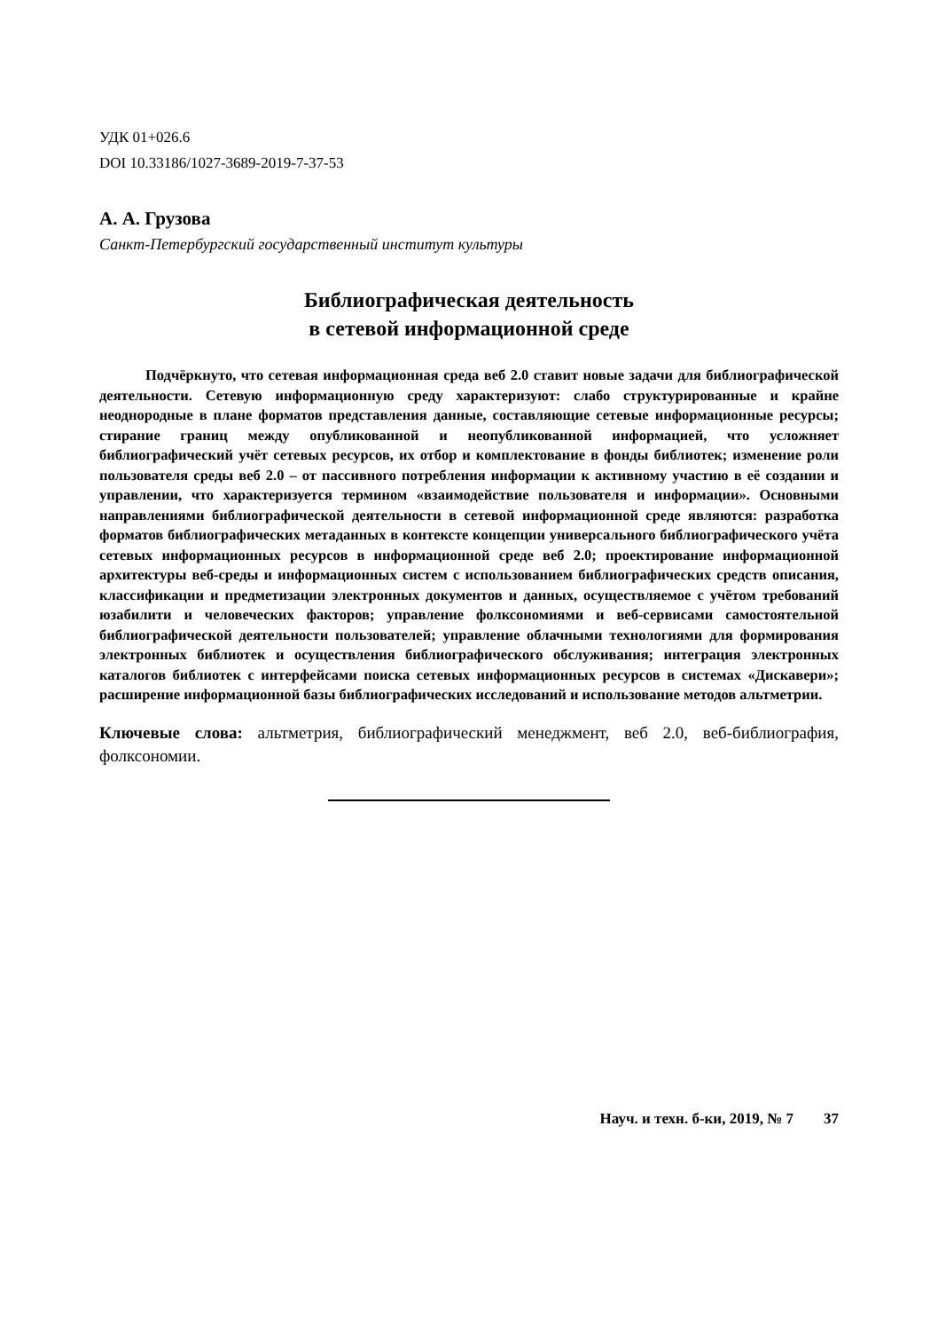УДК 01+026.6
DOI 10.33186/1027-3689-2019-7-37-53
А. А. Грузова
Санкт-Петербургский государственный институт культуры
Библиографическая деятельность
в сетевой информационной среде
Подчёркнуто, что сетевая информационная среда веб 2.0 ставит новые задачи для библиографической деятельности. Сетевую информационную среду характеризуют: слабо структурированные и крайне неоднородные в плане форматов представления данные, составляющие сетевые информационные ресурсы; стирание границ между опубликованной и неопубликованной информацией, что усложняет библиографический учёт сетевых ресурсов, их отбор и комплектование в фонды библиотек; изменение роли пользователя среды веб 2.0 – от пассивного потребления информации к активному участию в её создании и управлении, что характеризуется термином «взаимодействие пользователя и информации». Основными направлениями библиографической деятельности в сетевой информационной среде являются: разработка форматов библиографических метаданных в контексте концепции универсального библиографического учёта сетевых информационных ресурсов в информационной среде веб 2.0; проектирование информационной архитектуры веб-среды и информационных систем с использованием библиографических средств описания, классификации и предметизации электронных документов и данных, осуществляемое с учётом требований юзабилити и человеческих факторов; управление фолксономиями и веб-сервисами самостоятельной библиографической деятельности пользователей; управление облачными технологиями для формирования электронных библиотек и осуществления библиографического обслуживания; интеграция электронных каталогов библиотек с интерфейсами поиска сетевых информационных ресурсов в системах «Дискавери»; расширение информационной базы библиографических исследований и использование методов альтметрии.
Ключевые слова: альтметрия, библиографический менеджмент, веб 2.0, веб-библиография, фолксономии.
Науч. и техн. б-ки, 2019, № 7 37